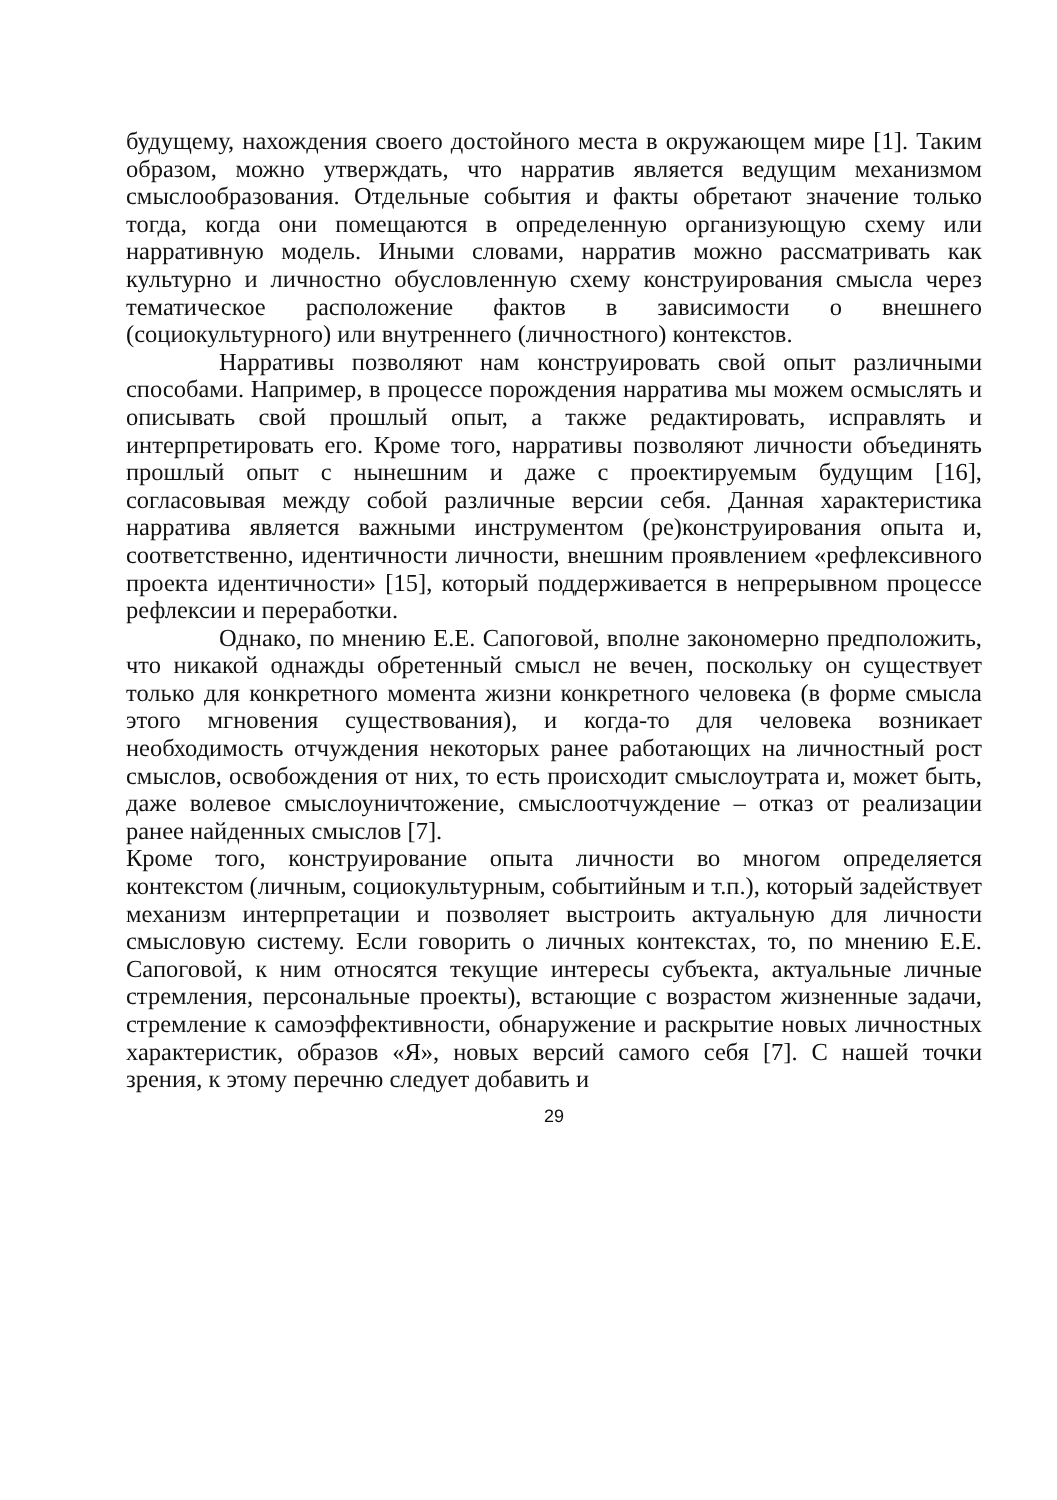будущему, нахождения своего достойного места в окружающем мире [1]. Таким образом, можно утверждать, что нарратив является ведущим механизмом смыслообразования. Отдельные события и факты обретают значение только тогда, когда они помещаются в определенную организующую схему или нарративную модель. Иными словами, нарратив можно рассматривать как культурно и личностно обусловленную схему конструирования смысла через тематическое расположение фактов в зависимости о внешнего (социокультурного) или внутреннего (личностного) контекстов.
Нарративы позволяют нам конструировать свой опыт различными способами. Например, в процессе порождения нарратива мы можем осмыслять и описывать свой прошлый опыт, а также редактировать, исправлять и интерпретировать его. Кроме того, нарративы позволяют личности объединять прошлый опыт с нынешним и даже с проектируемым будущим [16], согласовывая между собой различные версии себя. Данная характеристика нарратива является важными инструментом (ре)конструирования опыта и, соответственно, идентичности личности, внешним проявлением «рефлексивного проекта идентичности» [15], который поддерживается в непрерывном процессе рефлексии и переработки.
Однако, по мнению Е.Е. Сапоговой, вполне закономерно предположить, что никакой однажды обретенный смысл не вечен, поскольку он существует только для конкретного момента жизни конкретного человека (в форме смысла этого мгновения существования), и когда-то для человека возникает необходимость отчуждения некоторых ранее работающих на личностный рост смыслов, освобождения от них, то есть происходит смыслоутрата и, может быть, даже волевое смыслоуничтожение, смыслоотчуждение – отказ от реализации ранее найденных смыслов [7].
Кроме того, конструирование опыта личности во многом определяется контекстом (личным, социокультурным, событийным и т.п.), который задействует механизм интерпретации и позволяет выстроить актуальную для личности смысловую систему. Если говорить о личных контекстах, то, по мнению Е.Е. Сапоговой, к ним относятся текущие интересы субъекта, актуальные личные стремления, персональные проекты), встающие с возрастом жизненные задачи, стремление к самоэффективности, обнаружение и раскрытие новых личностных характеристик, образов «Я», новых версий самого себя [7]. С нашей точки зрения, к этому перечню следует добавить и
29